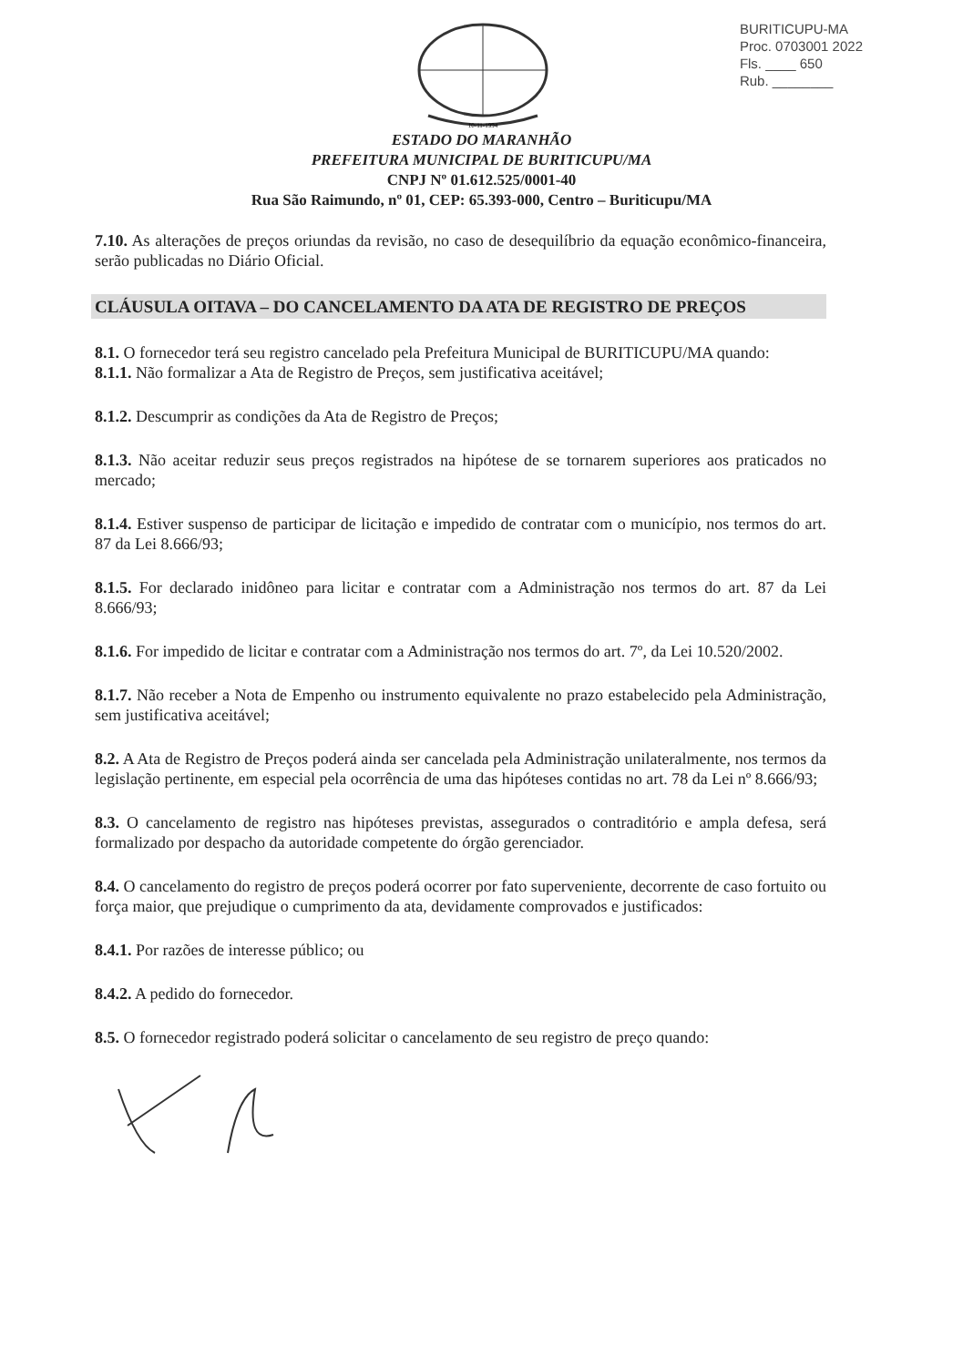10-11-1994
BURITICUPU-MA
Proc. 0703001 2022
Fls. ____ 650
Rub. ________
ESTADO DO MARANHÃO
PREFEITURA MUNICIPAL DE BURITICUPU/MA
CNPJ Nº 01.612.525/0001-40
Rua São Raimundo, nº 01, CEP: 65.393-000, Centro – Buriticupu/MA
7.10. As alterações de preços oriundas da revisão, no caso de desequilíbrio da equação econômico-financeira, serão publicadas no Diário Oficial.
CLÁUSULA OITAVA – DO CANCELAMENTO DA ATA DE REGISTRO DE PREÇOS
8.1. O fornecedor terá seu registro cancelado pela Prefeitura Municipal de BURITICUPU/MA quando:
8.1.1. Não formalizar a Ata de Registro de Preços, sem justificativa aceitável;
8.1.2. Descumprir as condições da Ata de Registro de Preços;
8.1.3. Não aceitar reduzir seus preços registrados na hipótese de se tornarem superiores aos praticados no mercado;
8.1.4. Estiver suspenso de participar de licitação e impedido de contratar com o município, nos termos do art. 87 da Lei 8.666/93;
8.1.5. For declarado inidôneo para licitar e contratar com a Administração nos termos do art. 87 da Lei 8.666/93;
8.1.6. For impedido de licitar e contratar com a Administração nos termos do art. 7º, da Lei 10.520/2002.
8.1.7. Não receber a Nota de Empenho ou instrumento equivalente no prazo estabelecido pela Administração, sem justificativa aceitável;
8.2. A Ata de Registro de Preços poderá ainda ser cancelada pela Administração unilateralmente, nos termos da legislação pertinente, em especial pela ocorrência de uma das hipóteses contidas no art. 78 da Lei nº 8.666/93;
8.3. O cancelamento de registro nas hipóteses previstas, assegurados o contraditório e ampla defesa, será formalizado por despacho da autoridade competente do órgão gerenciador.
8.4. O cancelamento do registro de preços poderá ocorrer por fato superveniente, decorrente de caso fortuito ou força maior, que prejudique o cumprimento da ata, devidamente comprovados e justificados:
8.4.1. Por razões de interesse público; ou
8.4.2. A pedido do fornecedor.
8.5. O fornecedor registrado poderá solicitar o cancelamento de seu registro de preço quando: